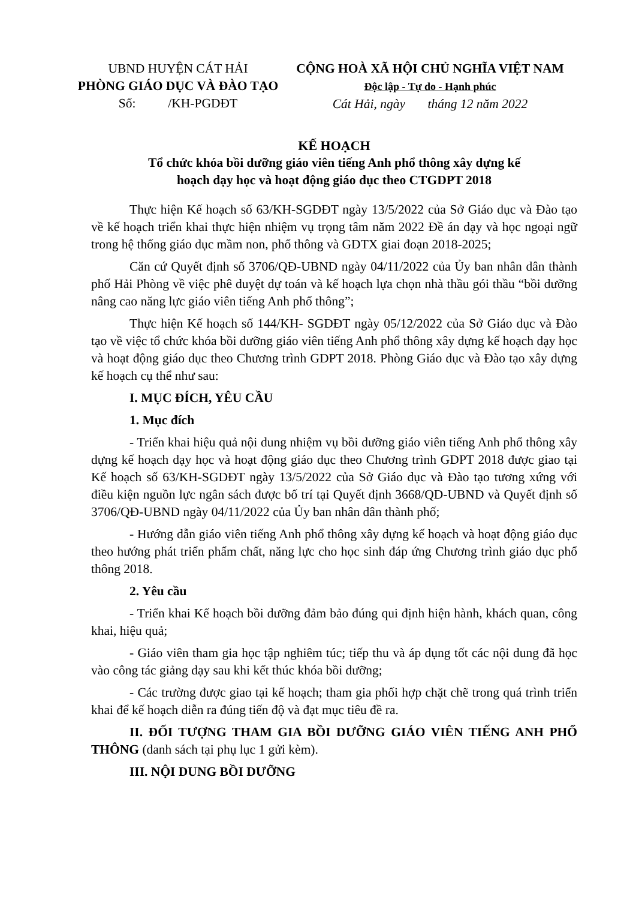UBND HUYỆN CÁT HẢI
PHÒNG GIÁO DỤC VÀ ĐÀO TẠO
Số: /KH-PGDĐT
CỘNG HOÀ XÃ HỘI CHỦ NGHĨA VIỆT NAM
Độc lập - Tự do - Hạnh phúc
Cát Hải, ngày tháng 12 năm 2022
KẾ HOẠCH
Tổ chức khóa bồi dưỡng giáo viên tiếng Anh phổ thông xây dựng kế
hoạch dạy học và hoạt động giáo dục theo CTGDPT 2018
Thực hiện Kế hoạch số 63/KH-SGDĐT ngày 13/5/2022 của Sở Giáo dục và Đào tạo về kế hoạch triển khai thực hiện nhiệm vụ trọng tâm năm 2022 Đề án dạy và học ngoại ngữ trong hệ thống giáo dục mầm non, phổ thông và GDTX giai đoạn 2018-2025;
Căn cứ Quyết định số 3706/QĐ-UBND ngày 04/11/2022 của Ủy ban nhân dân thành phố Hải Phòng về việc phê duyệt dự toán và kế hoạch lựa chọn nhà thầu gói thầu “bồi dưỡng nâng cao năng lực giáo viên tiếng Anh phổ thông”;
Thực hiện Kế hoạch số 144/KH- SGDĐT ngày 05/12/2022 của Sở Giáo dục và Đào tạo về việc tổ chức khóa bồi dưỡng giáo viên tiếng Anh phổ thông xây dựng kế hoạch dạy học và hoạt động giáo dục theo Chương trình GDPT 2018. Phòng Giáo dục và Đào tạo xây dựng kế hoạch cụ thể như sau:
I. MỤC ĐÍCH, YÊU CẦU
1. Mục đích
- Triển khai hiệu quả nội dung nhiệm vụ bồi dưỡng giáo viên tiếng Anh phổ thông xây dựng kế hoạch dạy học và hoạt động giáo dục theo Chương trình GDPT 2018 được giao tại Kế hoạch số 63/KH-SGDĐT ngày 13/5/2022 của Sở Giáo dục và Đào tạo tương xứng với điều kiện nguồn lực ngân sách được bố trí tại Quyết định 3668/QD-UBND và Quyết định số 3706/QĐ-UBND ngày 04/11/2022 của Ủy ban nhân dân thành phố;
- Hướng dẫn giáo viên tiếng Anh phổ thông xây dựng kế hoạch và hoạt động giáo dục theo hướng phát triển phẩm chất, năng lực cho học sinh đáp ứng Chương trình giáo dục phổ thông 2018.
2. Yêu cầu
- Triển khai Kế hoạch bồi dưỡng đảm bảo đúng qui định hiện hành, khách quan, công khai, hiệu quả;
- Giáo viên tham gia học tập nghiêm túc; tiếp thu và áp dụng tốt các nội dung đã học vào công tác giảng dạy sau khi kết thúc khóa bồi dưỡng;
- Các trường được giao tại kế hoạch; tham gia phối hợp chặt chẽ trong quá trình triển khai để kế hoạch diễn ra đúng tiến độ và đạt mục tiêu đề ra.
II. ĐỐI TƯỢNG THAM GIA BỒI DƯỠNG GIÁO VIÊN TIẾNG ANH PHỔ THÔNG (danh sách tại phụ lục 1 gửi kèm).
III. NỘI DUNG BỒI DƯỠNG